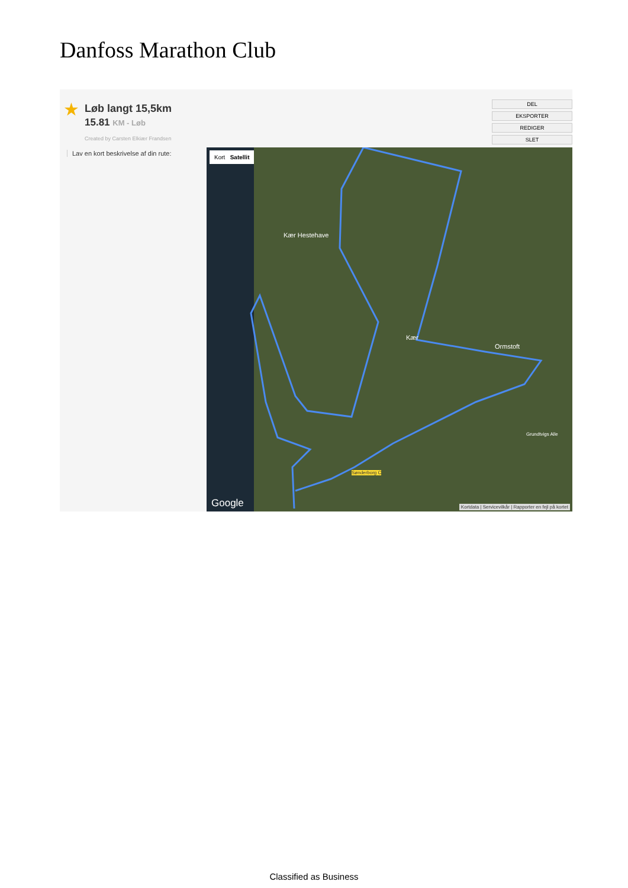Danfoss Marathon Club
★ Løb langt 15,5km
15.81 KM - Løb
Created by Carsten Elkiær Frandsen
DEL
EKSPORTER
REDIGER
SLET
Lav en kort beskrivelse af din rute:
Kort Satellit
Kær Hestehave
Kær
Ormstoft
Sønderborg C
Grundtvigs Alle
Google
Kortdata | Servicevilkår | Rapporter en fejl på kortet
Classified as Business